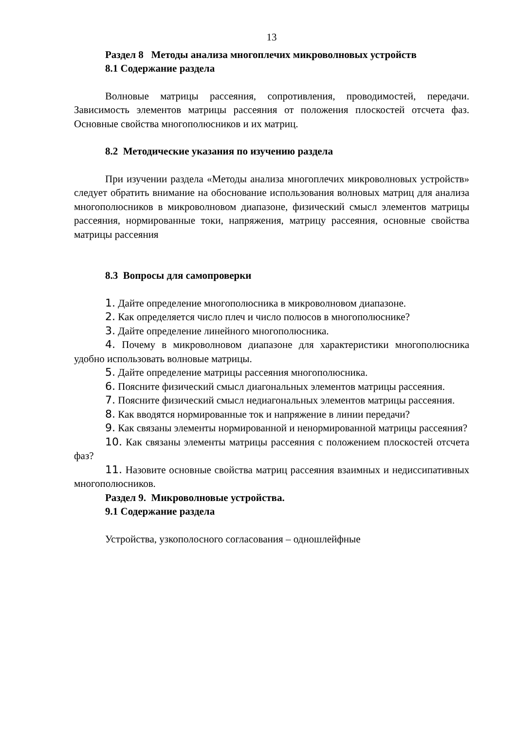13
Раздел 8 Методы анализа многоплечих микроволновых устройств
8.1 Содержание раздела
Волновые матрицы рассеяния, сопротивления, проводимостей, передачи. Зависимость элементов матрицы рассеяния от положения плоскостей отсчета фаз. Основные свойства многополюсников и их матриц.
8.2 Методические указания по изучению раздела
При изучении раздела «Методы анализа многоплечих микроволновых устройств» следует обратить внимание на обоснование использования волновых матриц для анализа многополюсников в микроволновом диапазоне, физический смысл элементов матрицы рассеяния, нормированные токи, напряжения, матрицу рассеяния, основные свойства матрицы рассеяния
8.3 Вопросы для самопроверки
1. Дайте определение многополюсника в микроволновом диапазоне.
2. Как определяется число плеч и число полюсов в многополюснике?
3. Дайте определение линейного многополюсника.
4. Почему в микроволновом диапазоне для характеристики многополюсника удобно использовать волновые матрицы.
5. Дайте определение матрицы рассеяния многополюсника.
6. Поясните физический смысл диагональных элементов матрицы рассеяния.
7. Поясните физический смысл недиагональных элементов матрицы рассеяния.
8. Как вводятся нормированные ток и напряжение в линии передачи?
9. Как связаны элементы нормированной и ненормированной матрицы рассеяния?
10. Как связаны элементы матрицы рассеяния с положением плоскостей отсчета фаз?
11. Назовите основные свойства матриц рассеяния взаимных и недиссипативных многополюсников.
Раздел 9. Микроволновые устройства.
9.1 Содержание раздела
Устройства, узкополосного согласования – одношлейфные